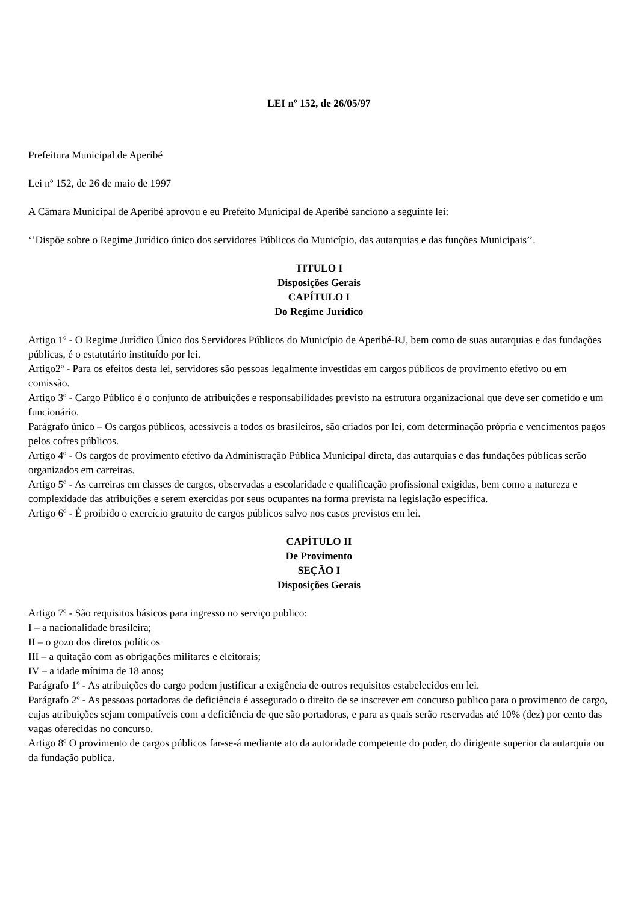LEI nº 152, de 26/05/97
Prefeitura Municipal de Aperibé
Lei nº 152, de 26 de maio de 1997
A Câmara Municipal de Aperibé aprovou e eu Prefeito Municipal de Aperibé sanciono a seguinte lei:
‘’Dispõe sobre o Regime Jurídico único dos servidores Públicos do Município, das autarquias e das funções Municipais’’.
TITULO I
Disposições Gerais
CAPÍTULO I
Do Regime Jurídico
Artigo 1º - O Regime Jurídico Único dos Servidores Públicos do Município de Aperibé-RJ, bem como de suas autarquias e das fundações públicas, é o estatutário instituído por lei.
Artigo2º - Para os efeitos desta lei, servidores são pessoas legalmente investidas em cargos públicos de provimento efetivo ou em comissão.
Artigo 3º - Cargo Público é o conjunto de atribuições e responsabilidades previsto na estrutura organizacional que deve ser cometido e um funcionário.
Parágrafo único – Os cargos públicos, acessíveis a todos os brasileiros, são criados por lei, com determinação própria e vencimentos pagos pelos cofres públicos.
Artigo 4º - Os cargos de provimento efetivo da Administração Pública Municipal direta, das autarquias e das fundações públicas serão organizados em carreiras.
Artigo 5º - As carreiras em classes de cargos, observadas a escolaridade e qualificação profissional exigidas, bem como a natureza e complexidade das atribuições e serem exercidas por seus ocupantes na forma prevista na legislação especifica.
Artigo 6º - É proibido o exercício gratuito de cargos públicos salvo nos casos previstos em lei.
CAPÍTULO II
De Provimento
SEÇÃO I
Disposições Gerais
Artigo 7º - São requisitos básicos para ingresso no serviço publico:
I – a nacionalidade brasileira;
II – o gozo dos diretos políticos
III – a quitação com as obrigações militares e eleitorais;
IV – a idade mínima de 18 anos;
Parágrafo 1º - As atribuições do cargo podem justificar a exigência de outros requisitos estabelecidos em lei.
Parágrafo 2º - As pessoas portadoras de deficiência é assegurado o direito de se inscrever em concurso publico para o provimento de cargo, cujas atribuições sejam compatíveis com a deficiência de que são portadoras, e para as quais serão reservadas até 10% (dez) por cento das vagas oferecidas no concurso.
Artigo 8º O provimento de cargos públicos far-se-á mediante ato da autoridade competente do poder, do dirigente superior da autarquia ou da fundação publica.